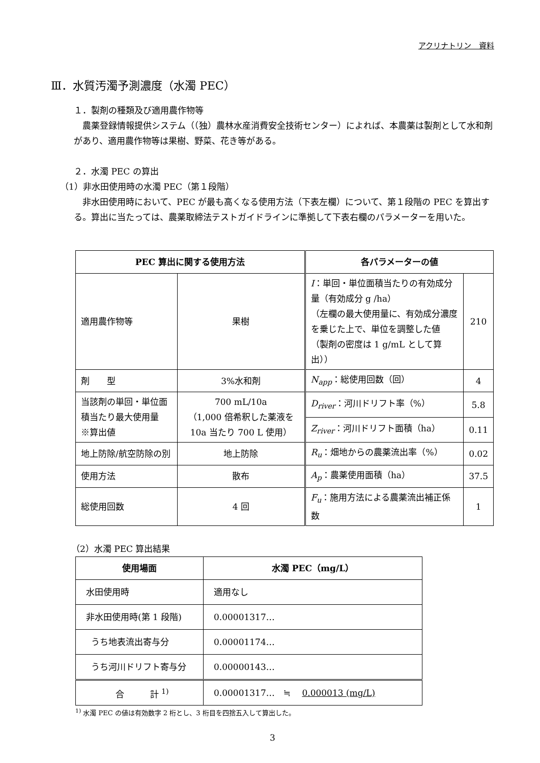アクリナトリン　資料
Ⅲ．水質汚濁予測濃度（水濁 PEC）
１．製剤の種類及び適用農作物等
　農薬登録情報提供システム（（独）農林水産消費安全技術センター）によれば、本農薬は製剤として水和剤があり、適用農作物等は果樹、野菜、花き等がある。
２．水濁 PEC の算出
（1）非水田使用時の水濁 PEC（第１段階）
　非水田使用時において、PEC が最も高くなる使用方法（下表左欄）について、第１段階の PEC を算出する。算出に当たっては、農薬取締法テストガイドラインに準拠して下表右欄のパラメーターを用いた。
| PEC 算出に関する使用方法 | | 各パラメーターの値 | |
| --- | --- | --- | --- |
| 適用農作物等 | 果樹 | I ：単回・単位面積当たりの有効成分量（有効成分 g /ha） （左欄の最大使用量に、有効成分濃度を乗じた上で、単位を調整した値 （製剤の密度は 1 g/mL として算出）） | 210 |
| 剤 型 | 3%水和剤 | N<sub>app</sub> ：総使用回数（回） | 4 |
| 当該剤の単回・単位面積当たり最大使用量 ※算出値 | 700 mL/10a （1,000 倍希釈した薬液を 10a 当たり 700 L 使用） | D<sub>river</sub> ：河川ドリフト率（%） | 5.8 |
| | | Z<sub>river</sub> ：河川ドリフト面積（ha） | 0.11 |
| 地上防除/航空防除の別 | 地上防除 | R<sub>u</sub> ：畑地からの農薬流出率（%） | 0.02 |
| 使用方法 | 散布 | A<sub>p</sub> ：農薬使用面積（ha） | 37.5 |
| 総使用回数 | 4 回 | F<sub>u</sub> ：施用方法による農薬流出補正係数 | 1 |
（2）水濁 PEC 算出結果
| 使用場面 | 水濁 PEC（mg/L） |
| --- | --- |
| 水田使用時 | 適用なし |
| 非水田使用時(第 1 段階) | 0.00001317… |
| うち地表流出寄与分 | 0.00001174… |
| うち河川ドリフト寄与分 | 0.00000143… |
| 合 計 <sup>1)</sup> | 0.00001317… ≒ 0.000013 (mg/L) |
<sup>1)</sup> 水濁 PEC の値は有効数字 2 桁とし、3 桁目を四捨五入して算出した。
3